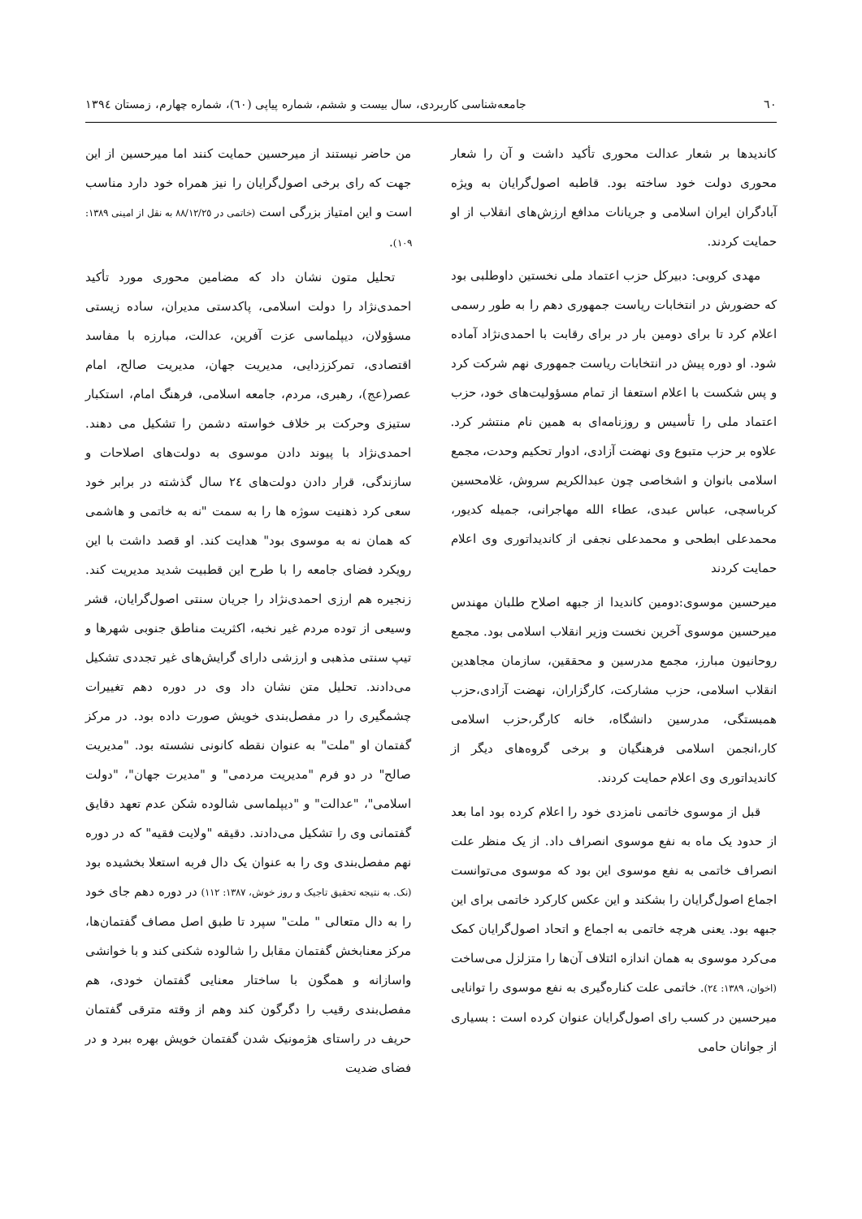٦٠ جامعه‌شناسی کاربردی، سال بیست و ششم، شماره پیاپی (٦٠)، شماره چهارم، زمستان ١٣٩٤
کاندیدها بر شعار عدالت محوری تأکید داشت و آن را شعار محوری دولت خود ساخته بود. قاطبه اصول‌گرایان به ویژه آبادگران ایران اسلامی و جریانات مدافع ارزش‌های انقلاب از او حمایت کردند.
مهدی کروبی: دبیرکل حزب اعتماد ملی نخستین داوطلبی بود که حضورش در انتخابات ریاست جمهوری دهم را به طور رسمی اعلام کرد تا برای دومین بار در برای رقابت با احمدی‌نژاد آماده شود. او دوره پیش در انتخابات ریاست جمهوری نهم شرکت کرد و پس شکست با اعلام استعفا از تمام مسؤولیت‌های خود، حزب اعتماد ملی را تأسیس و روزنامه‌ای به همین نام منتشر کرد. علاوه بر حزب متبوع وی نهضت آزادی، ادوار تحکیم وحدت، مجمع اسلامی بانوان و اشخاصی چون عبدالکریم سروش، غلامحسین کرباسچی، عباس عبدی، عطاء الله مهاجرانی، جمیله کدیور، محمدعلی ابطحی و محمدعلی نجفی از کاندیداتوری وی اعلام حمایت کردند
میرحسین موسوی:دومین کاندیدا از جبهه اصلاح طلبان مهندس میرحسین موسوی آخرین نخست وزیر انقلاب اسلامی بود. مجمع روحانیون مبارز، مجمع مدرسین و محققین، سازمان مجاهدین انقلاب اسلامی، حزب مشارکت، کارگزاران، نهضت آزادی،حزب همبستگی، مدرسین دانشگاه، خانه کارگر،حزب اسلامی کار،انجمن اسلامی فرهنگیان و برخی گروه‌های دیگر از کاندیداتوری وی اعلام حمایت کردند.
قبل از موسوی خاتمی نامزدی خود را اعلام کرده بود اما بعد از حدود یک ماه به نفع موسوی انصراف داد. از یک منظر علت انصراف خاتمی به نفع موسوی این بود که موسوی می‌توانست اجماع اصول‌گرایان را بشکند و این عکس کارکرد خاتمی برای این جبهه بود. یعنی هرچه خاتمی به اجماع و اتحاد اصول‌گرایان کمک می‌کرد موسوی به همان اندازه ائتلاف آن‌ها را متزلزل می‌ساخت (اخوان، ١٣٨٩: ٢٤). خاتمی علت کناره‌گیری به نفع موسوی را توانایی میرحسین در کسب رای اصول‌گرایان عنوان کرده است : بسیاری از جوانان حامی
من حاضر نیستند از میرحسین حمایت کنند اما میرحسین از این جهت که رای برخی اصول‌گرایان را نیز همراه خود دارد مناسب است و این امتیاز بزرگی است (خاتمی در ٨٨/١٢/٢٥ به نقل از امینی ١٣٨٩: ١٠٩).
تحلیل متون نشان داد که مضامین محوری مورد تأکید احمدی‌نژاد را دولت اسلامی، پاکدستی مدیران، ساده زیستی مسؤولان، دیپلماسی عزت آفرین، عدالت، مبارزه با مفاسد اقتصادی، تمرکززدایی، مدیریت جهان، مدیریت صالح، امام عصر(عج)، رهبری، مردم، جامعه اسلامی، فرهنگ امام، استکبار ستیزی وحرکت بر خلاف خواسته دشمن را تشکیل می دهند. احمدی‌نژاد با پیوند دادن موسوی به دولت‌های اصلاحات و سازندگی، قرار دادن دولت‌های ٢٤ سال گذشته در برابر خود سعی کرد ذهنیت سوژه ها را به سمت "نه به خاتمی و هاشمی که همان نه به موسوی بود" هدایت کند. او قصد داشت با این رویکرد فضای جامعه را با طرح این قطبیت شدید مدیریت کند. زنجیره هم ارزی احمدی‌نژاد را جریان سنتی اصول‌گرایان، قشر وسیعی از توده مردم غیر نخبه، اکثریت مناطق جنوبی شهرها و تیپ سنتی مذهبی و ارزشی دارای گرایش‌های غیر تجددی تشکیل می‌دادند. تحلیل متن نشان داد وی در دوره دهم تغییرات چشمگیری را در مفصل‌بندی خویش صورت داده بود. در مرکز گفتمان او "ملت" به عنوان نقطه کانونی نشسته بود. "مدیریت صالح" در دو فرم "مدیریت مردمی" و "مدیرت جهان"، "دولت اسلامی"، "عدالت" و "دیپلماسی شالوده شکن عدم تعهد دقایق گفتمانی وی را تشکیل می‌دادند. دقیقه "ولایت فقیه" که در دوره نهم مفصل‌بندی وی را به عنوان یک دال فربه استعلا بخشیده بود (نک. به نتیجه تحقیق تاجیک و روز خوش، ١٣٨٧: ١١٢) در دوره دهم جای خود را به دال متعالی " ملت" سپرد تا طبق اصل مصاف گفتمان‌ها، مرکز معنابخش گفتمان مقابل را شالوده شکنی کند و با خوانشی واسازانه و همگون با ساختار معنایی گفتمان خودی، هم مفصل‌بندی رقیب را دگرگون کند وهم از وقته مترقی گفتمان حریف در راستای هژمونیک شدن گفتمان خویش بهره ببرد و در فضای ضدیت